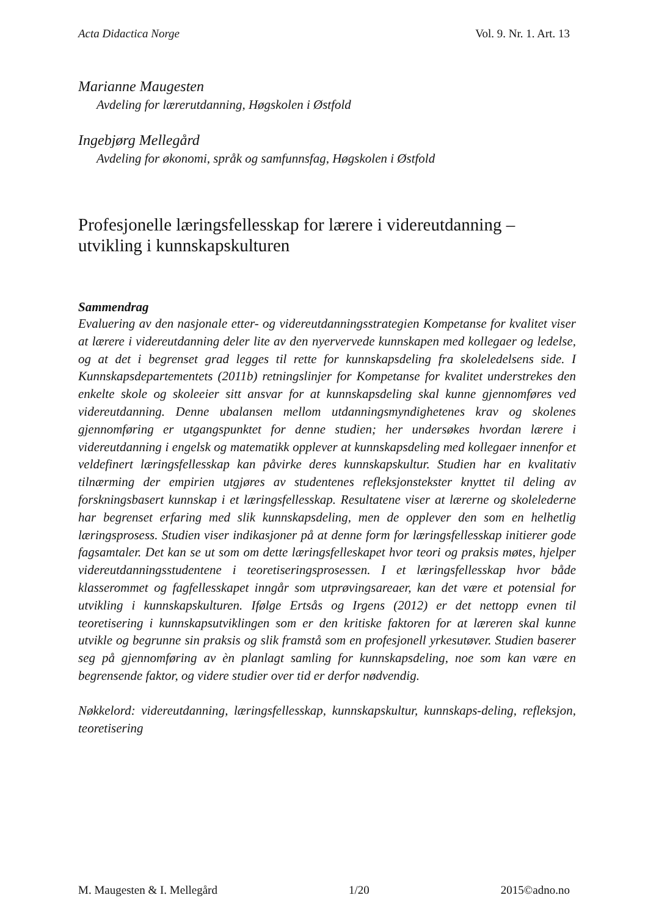Acta Didactica Norge Vol. 9. Nr. 1. Art. 13
Marianne Maugesten
Avdeling for lærerutdanning, Høgskolen i Østfold
Ingebjørg Mellegård
Avdeling for økonomi, språk og samfunnsfag, Høgskolen i Østfold
Profesjonelle læringsfellesskap for lærere i videreutdanning – utvikling i kunnskapskulturen
Sammendrag
Evaluering av den nasjonale etter- og videreutdanningsstrategien Kompetanse for kvalitet viser at lærere i videreutdanning deler lite av den nyervervede kunnskapen med kollegaer og ledelse, og at det i begrenset grad legges til rette for kunnskapsdeling fra skoleledelsens side. I Kunnskapsdepartementets (2011b) retningslinjer for Kompetanse for kvalitet understrekes den enkelte skole og skoleeier sitt ansvar for at kunnskapsdeling skal kunne gjennomføres ved videreutdanning. Denne ubalansen mellom utdanningsmyndighetenes krav og skolenes gjennomføring er utgangspunktet for denne studien; her undersøkes hvordan lærere i videreutdanning i engelsk og matematikk opplever at kunnskapsdeling med kollegaer innenfor et veldefinert læringsfellesskap kan påvirke deres kunnskapskultur. Studien har en kvalitativ tilnærming der empirien utgjøres av studentenes refleksjonstekster knyttet til deling av forskningsbasert kunnskap i et læringsfellesskap. Resultatene viser at lærerne og skolelederne har begrenset erfaring med slik kunnskapsdeling, men de opplever den som en helhetlig læringsprosess. Studien viser indikasjoner på at denne form for læringsfellesskap initierer gode fagsamtaler. Det kan se ut som om dette læringsfelleskapet hvor teori og praksis møtes, hjelper videreutdanningsstudentene i teoretiseringsprosessen. I et læringsfellesskap hvor både klasserommet og fagfellesskapet inngår som utprøvingsareaer, kan det være et potensial for utvikling i kunnskapskulturen. Ifølge Ertsås og Irgens (2012) er det nettopp evnen til teoretisering i kunnskapsutviklingen som er den kritiske faktoren for at læreren skal kunne utvikle og begrunne sin praksis og slik framstå som en profesjonell yrkesutøver. Studien baserer seg på gjennomføring av èn planlagt samling for kunnskapsdeling, noe som kan være en begrensende faktor, og videre studier over tid er derfor nødvendig.
Nøkkelord: videreutdanning, læringsfellesskap, kunnskapskultur, kunnskaps-deling, refleksjon, teoretisering
M. Maugesten & I. Mellegård 1/20 2015©adno.no